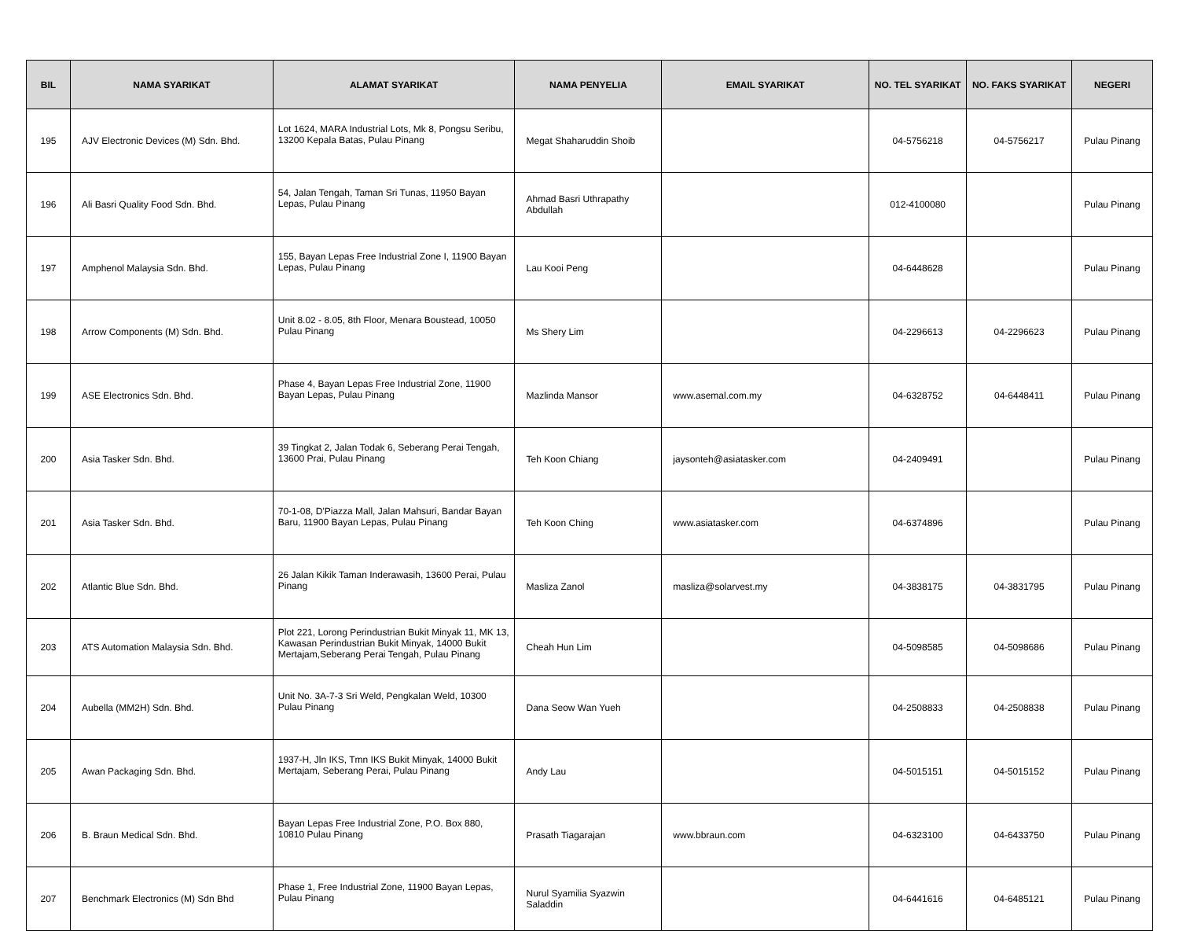| BIL | NAMA SYARIKAT | ALAMAT SYARIKAT | NAMA PENYELIA | EMAIL SYARIKAT | NO. TEL SYARIKAT | NO. FAKS SYARIKAT | NEGERI |
| --- | --- | --- | --- | --- | --- | --- | --- |
| 195 | AJV Electronic Devices (M) Sdn. Bhd. | Lot 1624, MARA Industrial Lots, Mk 8, Pongsu Seribu, 13200 Kepala Batas, Pulau Pinang | Megat Shaharuddin Shoib | | 04-5756218 | 04-5756217 | Pulau Pinang |
| 196 | Ali Basri Quality Food Sdn. Bhd. | 54, Jalan Tengah, Taman Sri Tunas, 11950 Bayan Lepas, Pulau Pinang | Ahmad Basri Uthrapathy Abdullah | | 012-4100080 | | Pulau Pinang |
| 197 | Amphenol Malaysia Sdn. Bhd. | 155, Bayan Lepas Free Industrial Zone I, 11900 Bayan Lepas, Pulau Pinang | Lau Kooi Peng | | 04-6448628 | | Pulau Pinang |
| 198 | Arrow Components (M) Sdn. Bhd. | Unit 8.02 - 8.05, 8th Floor, Menara Boustead, 10050 Pulau Pinang | Ms Shery Lim | | 04-2296613 | 04-2296623 | Pulau Pinang |
| 199 | ASE Electronics Sdn. Bhd. | Phase 4, Bayan Lepas Free Industrial Zone, 11900 Bayan Lepas, Pulau Pinang | Mazlinda Mansor | www.asemal.com.my | 04-6328752 | 04-6448411 | Pulau Pinang |
| 200 | Asia Tasker Sdn. Bhd. | 39 Tingkat 2, Jalan Todak 6, Seberang Perai Tengah, 13600 Prai, Pulau Pinang | Teh Koon Chiang | jaysonteh@asiatasker.com | 04-2409491 | | Pulau Pinang |
| 201 | Asia Tasker Sdn. Bhd. | 70-1-08, D'Piazza Mall, Jalan Mahsuri, Bandar Bayan Baru, 11900 Bayan Lepas, Pulau Pinang | Teh Koon Ching | www.asiatasker.com | 04-6374896 | | Pulau Pinang |
| 202 | Atlantic Blue Sdn. Bhd. | 26 Jalan Kikik Taman Inderawasih, 13600 Perai, Pulau Pinang | Masliza Zanol | masliza@solarvest.my | 04-3838175 | 04-3831795 | Pulau Pinang |
| 203 | ATS Automation Malaysia Sdn. Bhd. | Plot 221, Lorong Perindustrian Bukit Minyak 11, MK 13, Kawasan Perindustrian Bukit Minyak, 14000 Bukit Mertajam,Seberang Perai Tengah, Pulau Pinang | Cheah Hun Lim | | 04-5098585 | 04-5098686 | Pulau Pinang |
| 204 | Aubella (MM2H) Sdn. Bhd. | Unit No. 3A-7-3 Sri Weld, Pengkalan Weld, 10300 Pulau Pinang | Dana Seow Wan Yueh | | 04-2508833 | 04-2508838 | Pulau Pinang |
| 205 | Awan Packaging Sdn. Bhd. | 1937-H, Jln IKS, Tmn IKS Bukit Minyak, 14000 Bukit Mertajam, Seberang Perai, Pulau Pinang | Andy Lau | | 04-5015151 | 04-5015152 | Pulau Pinang |
| 206 | B. Braun Medical Sdn. Bhd. | Bayan Lepas Free Industrial Zone, P.O. Box 880, 10810 Pulau Pinang | Prasath Tiagarajan | www.bbraun.com | 04-6323100 | 04-6433750 | Pulau Pinang |
| 207 | Benchmark Electronics (M) Sdn Bhd | Phase 1, Free Industrial Zone, 11900 Bayan Lepas, Pulau Pinang | Nurul Syamilia Syazwin Saladdin | | 04-6441616 | 04-6485121 | Pulau Pinang |